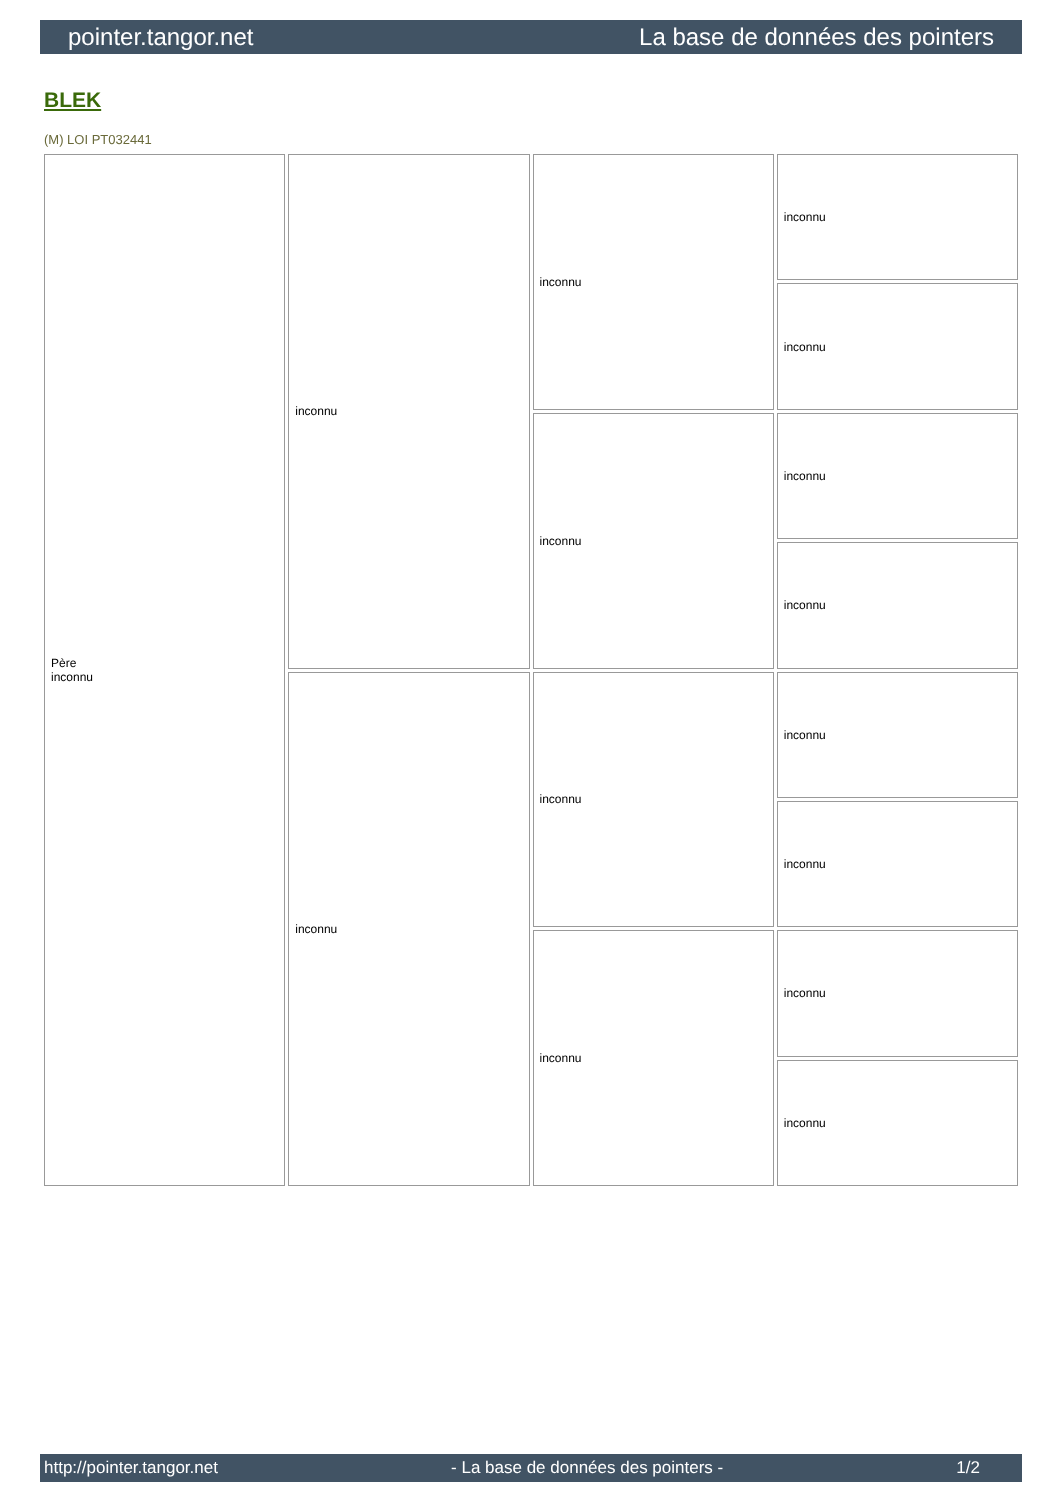pointer.tangor.net La base de données des pointers
BLEK
(M) LOI PT032441
| Père inconnu | inconnu | inconnu | inconnu |
| | | | inconnu |
| | | inconnu | inconnu |
| | | | inconnu |
| | inconnu | inconnu | inconnu |
| | | | inconnu |
| | | inconnu | inconnu |
| | | | inconnu |
http://pointer.tangor.net - La base de données des pointers - 1/2